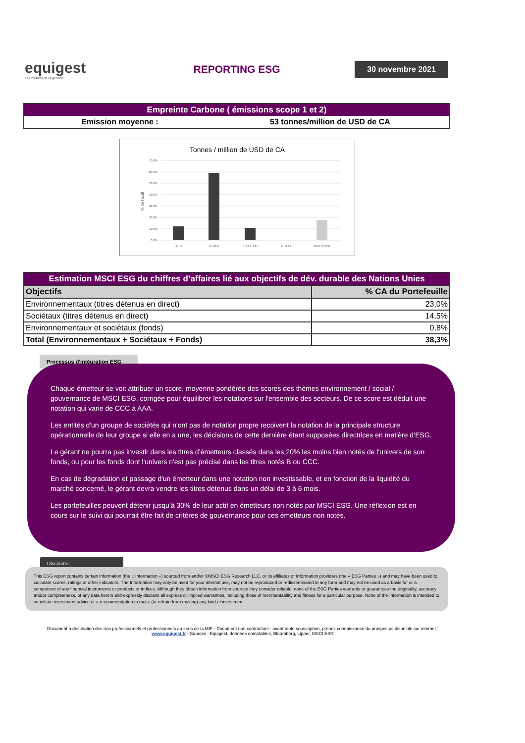equigest
Les métiers de la gestion
REPORTING ESG
30 novembre 2021
| Empreinte Carbone ( émissions scope 1 et 2) | |
| --- | --- |
| Emission moyenne : | 53 tonnes/million de USD de CA |
Tonnes / million de USD de CA
% de l'actif
70,0%
60,0%
50,0%
40,0%
30,0%
20,0%
10,0%
0,0%
0-10
10-100
100-1000
>1000
Non connu
| Estimation MSCI ESG du chiffres d’affaires lié aux objectifs de dév. durable des Nations Unies | |
| --- | --- |
| Objectifs | % CA du Portefeuille |
| Environnementaux (titres détenus en direct) | 23,0% |
| Sociétaux (titres détenus en direct) | 14,5% |
| Environnementaux et sociétaux (fonds) | 0,8% |
| Total (Environnementaux + Sociétaux + Fonds) | 38,3% |
Processus d'intégration ESG
Chaque émetteur se voit attribuer un score, moyenne pondérée des scores des thèmes environnement / social / gouvernance de MSCI ESG, corrigée pour équilibrer les notations sur l'ensemble des secteurs. De ce score est déduit une notation qui varie de CCC à AAA.
Les entités d'un groupe de sociétés qui n'ont pas de notation propre recoivent la notation de la principale structure opérationnelle de leur groupe si elle en a une, les décisions de cette dernière étant supposées directrices en matière d’ESG.
Le gérant ne pourra pas investir dans les titres d’émetteurs classés dans les 20% les moins bien notés de l'univers de son fonds, ou pour les fonds dont l'univers n'est pas précisé dans les titres notés B ou CCC.
En cas de dégradation et passage d'un émetteur dans une notation non investissable, et en fonction de la liquidité du marché concerné, le gérant devra vendre les titres détenus dans un délai de 3 à 6 mois.
Les portefeuilles peuvent détenir jusqu’à 30% de leur actif en émetteurs non notés par MSCI ESG. Une réflexion est en cours sur le suivi qui pourrait être fait de critères de gouvernance pour ces émetteurs non notés.
Disclaimer
This ESG report contains certain information (the « Information ») sourced from and/or ©MSCI ESG Research LLC, or its affiliates or information providers (the « ESG Parties ») and may have been used to calculate scores, ratings or other indicators. The Information may only be used for your internal use, may not be reproduced or redisseminated in any form and may not be used as a basis for or a component of any financial instruments or products or indices. Although they obtain information from sources they consider reliable, none of the ESG Parties warrants or guarantees the originality, accuracy and/or completeness, of any data herein and expressly disclaim all express or implied warranties, including those of merchantability and fitness for a particular purpose. None of the Information is intended to constitute investment advice or a recommendation to make (or refrain from making) any kind of investment
Document à destination des non professionnels et professionnels au sens de la MIF - Document non contractuel - avant toute souscription, prenez connaissance du prospectus disonible sur internet : www.equigest.fr - Sources : Equigest, données comptables, Bloomberg, Lipper, MSCI ESG